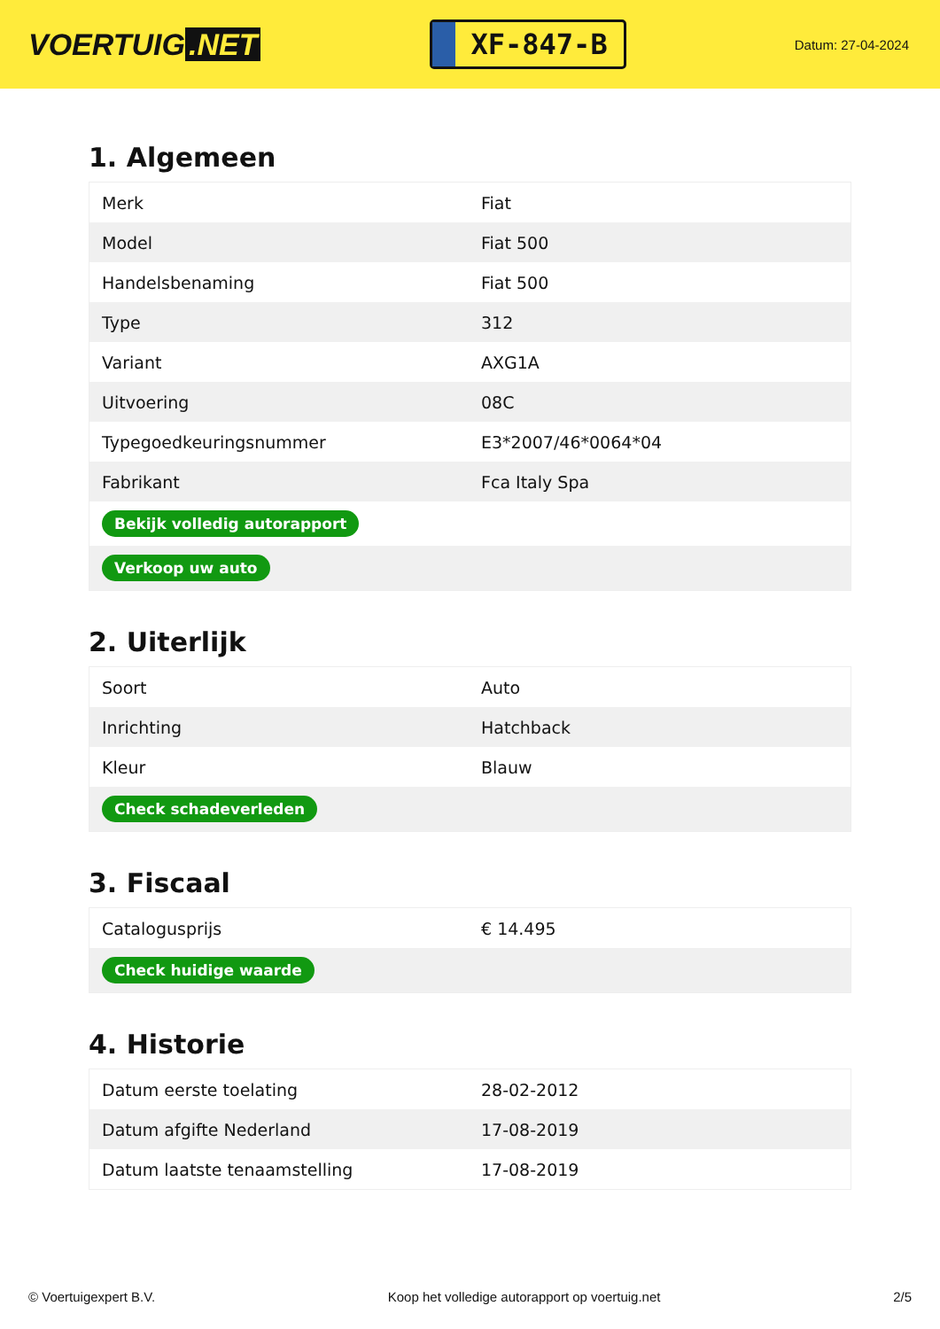VOERTUIG.NET
XF-847-B
Datum: 27-04-2024
1. Algemeen
| Merk | Fiat |
| Model | Fiat 500 |
| Handelsbenaming | Fiat 500 |
| Type | 312 |
| Variant | AXG1A |
| Uitvoering | 08C |
| Typegoedkeuringsnummer | E3*2007/46*0064*04 |
| Fabrikant | Fca Italy Spa |
| Bekijk volledig autorapport | |
| Verkoop uw auto | |
2. Uiterlijk
| Soort | Auto |
| Inrichting | Hatchback |
| Kleur | Blauw |
| Check schadeverleden | |
3. Fiscaal
| Catalogusprijs | € 14.495 |
| Check huidige waarde | |
4. Historie
| Datum eerste toelating | 28-02-2012 |
| Datum afgifte Nederland | 17-08-2019 |
| Datum laatste tenaamstelling | 17-08-2019 |
© Voertuigexpert B.V. Koop het volledige autorapport op voertuig.net 2/5